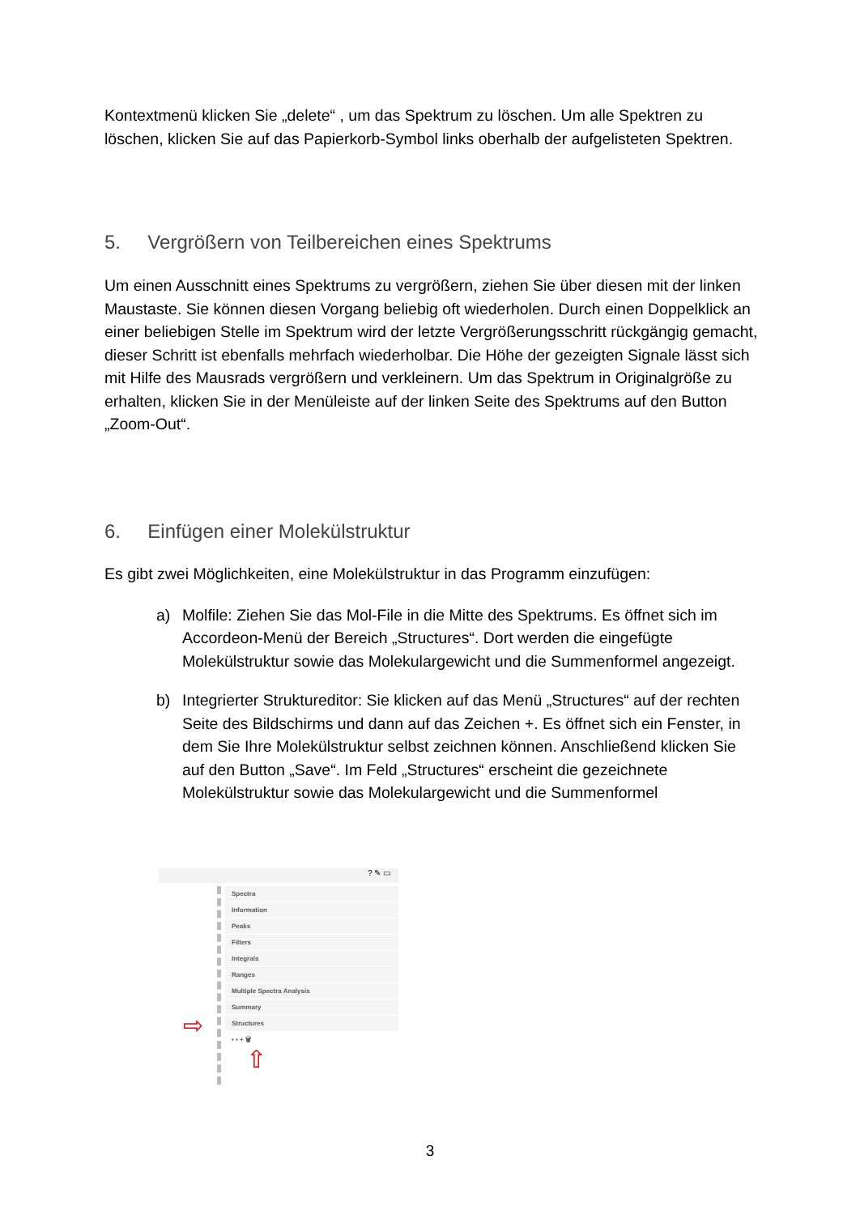Kontextmenü klicken Sie „delete“ , um das Spektrum zu löschen. Um alle Spektren zu löschen, klicken Sie auf das Papierkorb-Symbol links oberhalb der aufgelisteten Spektren.
5. Vergrößern von Teilbereichen eines Spektrums
Um einen Ausschnitt eines Spektrums zu vergrößern, ziehen Sie über diesen mit der linken Maustaste. Sie können diesen Vorgang beliebig oft wiederholen. Durch einen Doppelklick an einer beliebigen Stelle im Spektrum wird der letzte Vergrößerungsschritt rückgängig gemacht, dieser Schritt ist ebenfalls mehrfach wiederholbar. Die Höhe der gezeigten Signale lässt sich mit Hilfe des Mausrads vergrößern und verkleinern. Um das Spektrum in Originalgröße zu erhalten, klicken Sie in der Menüleiste auf der linken Seite des Spektrums auf den Button „Zoom-Out“.
6. Einfügen einer Molekülstruktur
Es gibt zwei Möglichkeiten, eine Molekülstruktur in das Programm einzufügen:
a) Molfile: Ziehen Sie das Mol-File in die Mitte des Spektrums. Es öffnet sich im Accordeon-Menü der Bereich „Structures“. Dort werden die eingefügte Molekülstruktur sowie das Molekulargewicht und die Summenformel angezeigt.
b) Integrierter Struktureditor: Sie klicken auf das Menü „Structures“ auf der rechten Seite des Bildschirms und dann auf das Zeichen +. Es öffnet sich ein Fenster, in dem Sie Ihre Molekülstruktur selbst zeichnen können. Anschließend klicken Sie auf den Button „Save“. Im Feld „Structures“ erscheint die gezeichnete Molekülstruktur sowie das Molekulargewicht und die Summenformel
? ✎ ▭
Spectra
Information
Peaks
Filters
Integrals
Ranges
Multiple Spectra Analysis
Summary
Structures
▪ ▪ + 🗑
⇨
⇧
3